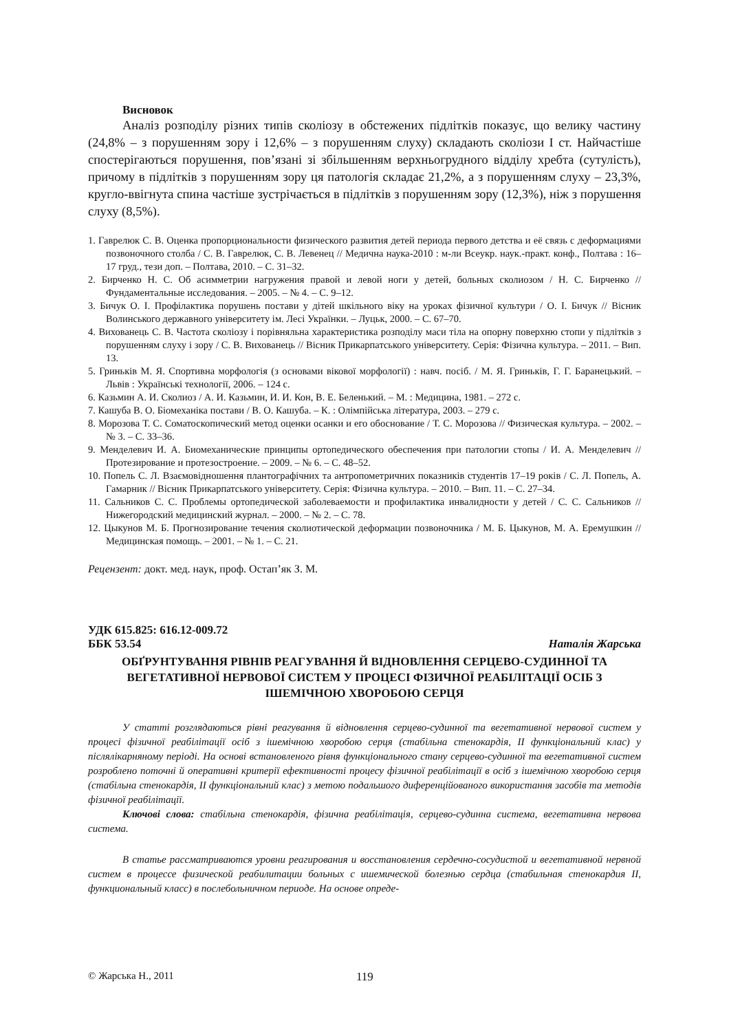Висновок
Аналіз розподілу різних типів сколіозу в обстежених підлітків показує, що велику частину (24,8% – з порушенням зору і 12,6% – з порушенням слуху) складають сколіози І ст. Найчастіше спостерігаються порушення, пов’язані зі збільшенням верхньогрудного відділу хребта (сутулість), причому в підлітків з порушенням зору ця патологія складає 21,2%, а з порушенням слуху – 23,3%, кругло-ввігнута спина частіше зустрічається в підлітків з порушенням зору (12,3%), ніж з порушення слуху (8,5%).
1. Гаврелюк С. В. Оценка пропорциональности физического развития детей периода первого детства и её связь с деформациями позвоночного столба / С. В. Гаврелюк, С. В. Левенец // Медична наука-2010 : м-ли Всеукр. наук.-практ. конф., Полтава : 16–17 груд., тези доп. – Полтава, 2010. – С. 31–32.
2. Бирченко Н. С. Об асимметрии нагружения правой и левой ноги у детей, больных сколиозом / Н. С. Бирченко // Фундаментальные исследования. – 2005. – № 4. – С. 9–12.
3. Бичук О. І. Профілактика порушень постави у дітей шкільного віку на уроках фізичної культури / О. І. Бичук // Вісник Волинського державного університету ім. Лесі Українки. – Луцьк, 2000. – С. 67–70.
4. Вихованець С. В. Частота сколіозу і порівняльна характеристика розподілу маси тіла на опорну поверхню стопи у підлітків з порушенням слуху і зору / С. В. Вихованець // Вісник Прикарпатського університету. Серія: Фізична культура. – 2011. – Вип. 13.
5. Гриньків М. Я. Спортивна морфологія (з основами вікової морфології) : навч. посіб. / М. Я. Гриньків, Г. Г. Баранецький. – Львів : Українські технології, 2006. – 124 с.
6. Казьмин А. И. Сколиоз / А. И. Казьмин, И. И. Кон, В. Е. Беленький. – М. : Медицина, 1981. – 272 с.
7. Кашуба В. О. Біомеханіка постави / В. О. Кашуба. – К. : Олімпійська література, 2003. – 279 с.
8. Морозова Т. С. Соматоскопический метод оценки осанки и его обоснование / Т. С. Морозова // Физическая культура. – 2002. – № 3. – С. 33–36.
9. Менделевич И. А. Биомеханические принципы ортопедического обеспечения при патологии стопы / И. А. Менделевич // Протезирование и протезостроение. – 2009. – № 6. – С. 48–52.
10. Попель С. Л. Взаємовідношення плантографічних та антропометричних показників студентів 17–19 років / С. Л. Попель, А. Гамарник // Вісник Прикарпатського університету. Серія: Фізична культура. – 2010. – Вип. 11. – С. 27–34.
11. Сальников С. С. Проблемы ортопедической заболеваемости и профилактика инвалидности у детей / С. С. Сальников // Нижегородский медицинский журнал. – 2000. – № 2. – С. 78.
12. Цыкунов М. Б. Прогнозирование течения сколиотической деформации позвоночника / М. Б. Цыкунов, М. А. Еремушкин // Медицинская помощь. – 2001. – № 1. – С. 21.
Рецензент: докт. мед. наук, проф. Остап’як З. М.
УДК 615.825: 616.12-009.72
ББК 53.54 Наталія Жарська
ОБҐРУНТУВАННЯ РІВНІВ РЕАГУВАННЯ Й ВІДНОВЛЕННЯ СЕРЦЕВО-СУДИННОЇ ТА ВЕГЕТАТИВНОЇ НЕРВОВОЇ СИСТЕМ У ПРОЦЕСІ ФІЗИЧНОЇ РЕАБІЛІТАЦІЇ ОСІБ З ІШЕМІЧНОЮ ХВОРОБОЮ СЕРЦЯ
У статті розглядаються рівні реагування й відновлення серцево-судинної та вегетативної нервової систем у процесі фізичної реабілітації осіб з ішемічною хворобою серця (стабільна стенокардія, ІІ функціональний клас) у післялікарняному періоді. На основі встановленого рівня функціонального стану серцево-судинної та вегетативної систем розроблено поточні й оперативні критерії ефективності процесу фізичної реабілітації в осіб з ішемічною хворобою серця (стабільна стенокардія, ІІ функціональний клас) з метою подальшого диференційованого використання засобів та методів фізичної реабілітації.
Ключові слова: стабільна стенокардія, фізична реабілітація, серцево-судинна система, вегетативна нервова система.
В статье рассматриваются уровни реагирования и восстановления сердечно-сосудистой и вегетативной нервной систем в процессе физической реабилитации больных с ишемической болезнью сердца (стабильная стенокардия ІІ, функциональный класс) в послебольничном периоде. На основе опреде-
© Жарська Н., 2011 119